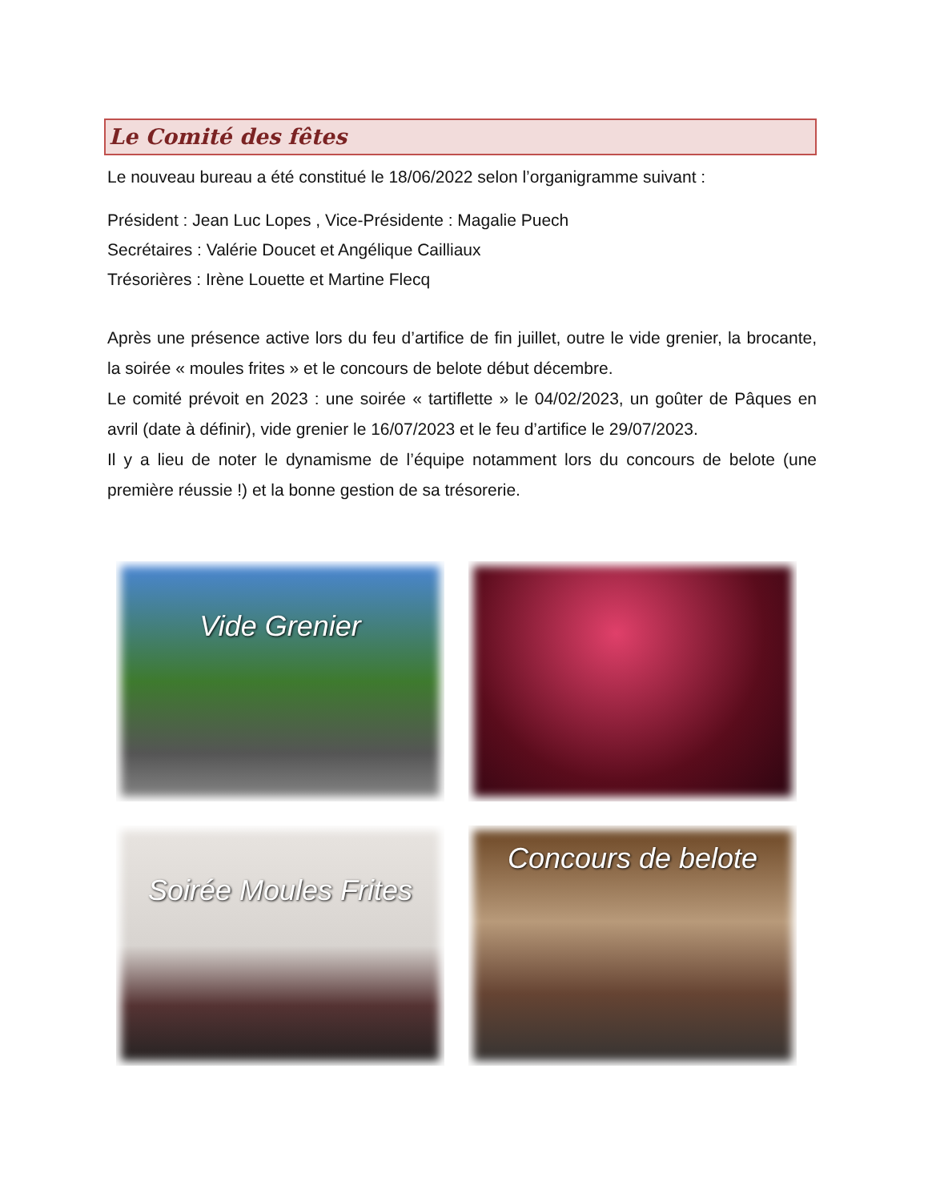Le Comité des fêtes
Le nouveau bureau a été constitué le 18/06/2022 selon l’organigramme suivant :
Président : Jean Luc Lopes , Vice-Présidente : Magalie Puech
Secrétaires : Valérie Doucet et Angélique Cailliaux
Trésorières : Irène Louette et Martine Flecq
Après une présence active lors du feu d’artifice de fin juillet, outre le vide grenier, la brocante, la soirée « moules frites » et le concours de belote début décembre.
Le comité prévoit en 2023 : une soirée « tartiflette » le 04/02/2023, un goûter de Pâques en avril (date à définir), vide grenier le 16/07/2023 et le feu d’artifice le 29/07/2023.
Il y a lieu de noter le dynamisme de l’équipe notamment lors du concours de belote (une première réussie !) et la bonne gestion de sa trésorerie.
Vide Grenier
Soirée Moules Frites
Concours de belote